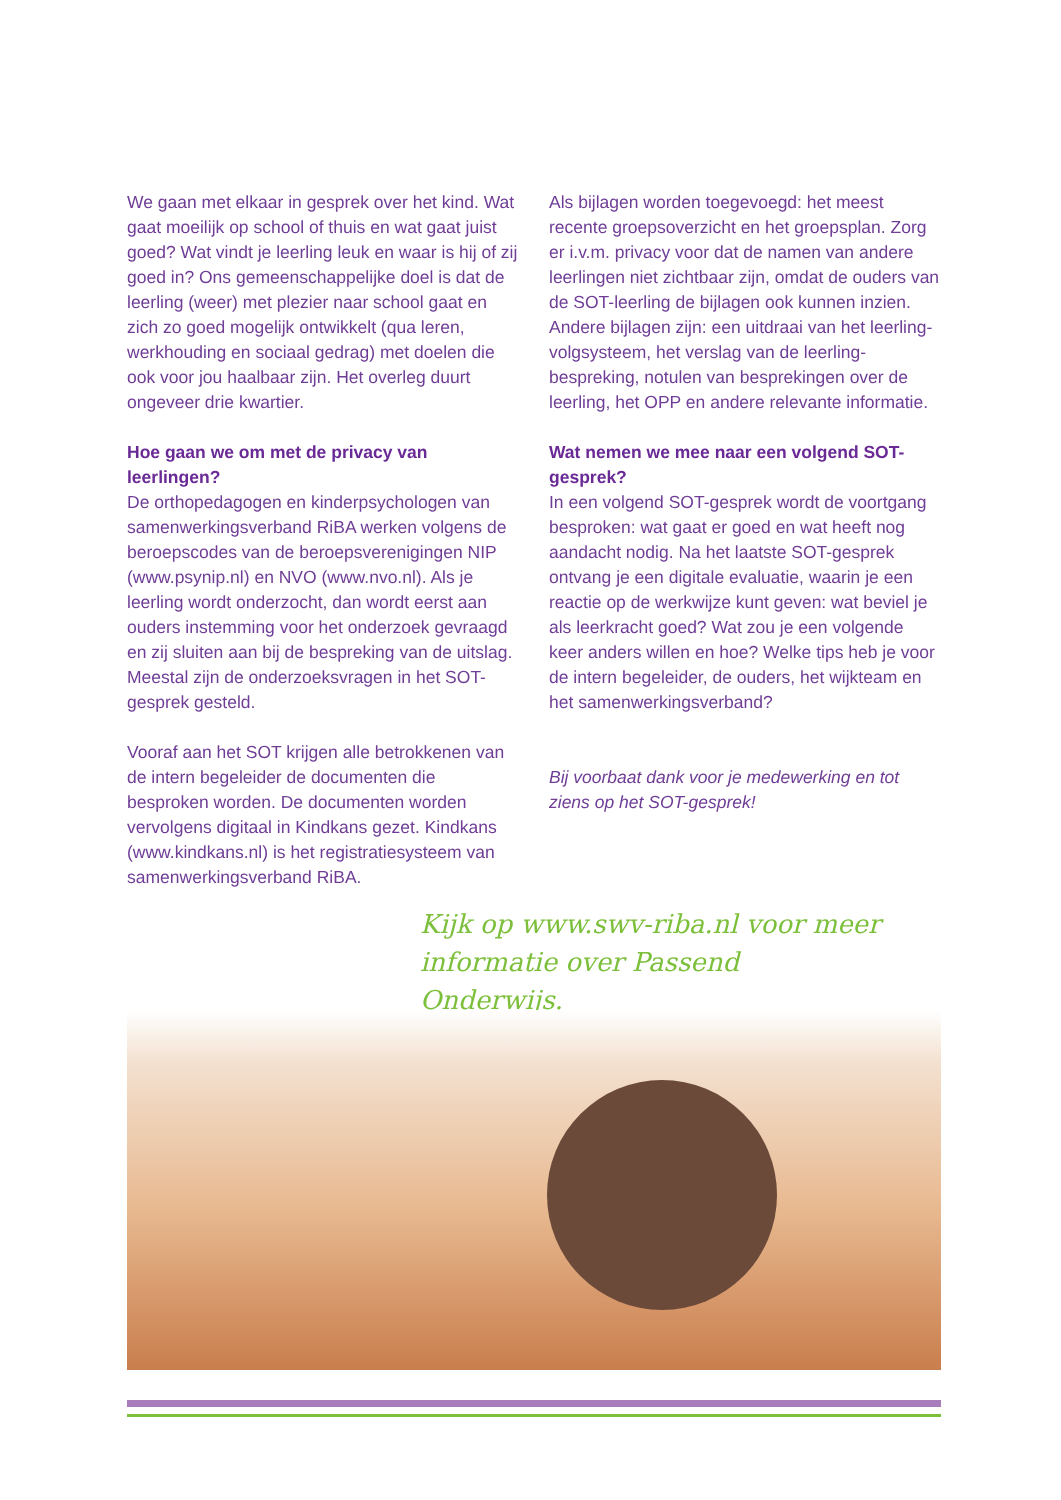We gaan met elkaar in gesprek over het kind. Wat gaat moeilijk op school of thuis en wat gaat juist goed? Wat vindt je leerling leuk en waar is hij of zij goed in? Ons gemeenschappelijke doel is dat de leerling (weer) met plezier naar school gaat en zich zo goed mogelijk ontwikkelt (qua leren, werkhouding en sociaal gedrag) met doelen die ook voor jou haalbaar zijn. Het overleg duurt ongeveer drie kwartier.
Hoe gaan we om met de privacy van leerlingen?
De orthopedagogen en kinderpsychologen van samenwerkingsverband RiBA werken volgens de beroepscodes van de beroepsverenigingen NIP (www.psynip.nl) en NVO (www.nvo.nl). Als je leerling wordt onderzocht, dan wordt eerst aan ouders instemming voor het onderzoek gevraagd en zij sluiten aan bij de bespreking van de uitslag. Meestal zijn de onderzoeksvragen in het SOT-gesprek gesteld.
Vooraf aan het SOT krijgen alle betrokkenen van de intern begeleider de documenten die besproken worden. De documenten worden vervolgens digitaal in Kindkans gezet. Kindkans (www.kindkans.nl) is het registratiesysteem van samenwerkingsverband RiBA.
Als bijlagen worden toegevoegd: het meest recente groepsoverzicht en het groepsplan. Zorg er i.v.m. privacy voor dat de namen van andere leerlingen niet zichtbaar zijn, omdat de ouders van de SOT-leerling de bijlagen ook kunnen inzien. Andere bijlagen zijn: een uitdraai van het leerling-volgsysteem, het verslag van de leerling-bespreking, notulen van besprekingen over de leerling, het OPP en andere relevante informatie.
Wat nemen we mee naar een volgend SOT-gesprek?
In een volgend SOT-gesprek wordt de voortgang besproken: wat gaat er goed en wat heeft nog aandacht nodig. Na het laatste SOT-gesprek ontvang je een digitale evaluatie, waarin je een reactie op de werkwijze kunt geven: wat beviel je als leerkracht goed? Wat zou je een volgende keer anders willen en hoe? Welke tips heb je voor de intern begeleider, de ouders, het wijkteam en het samenwerkingsverband?
Bij voorbaat dank voor je medewerking en tot ziens op het SOT-gesprek!
Kijk op www.swv-riba.nl voor meer informatie over Passend Onderwijs.